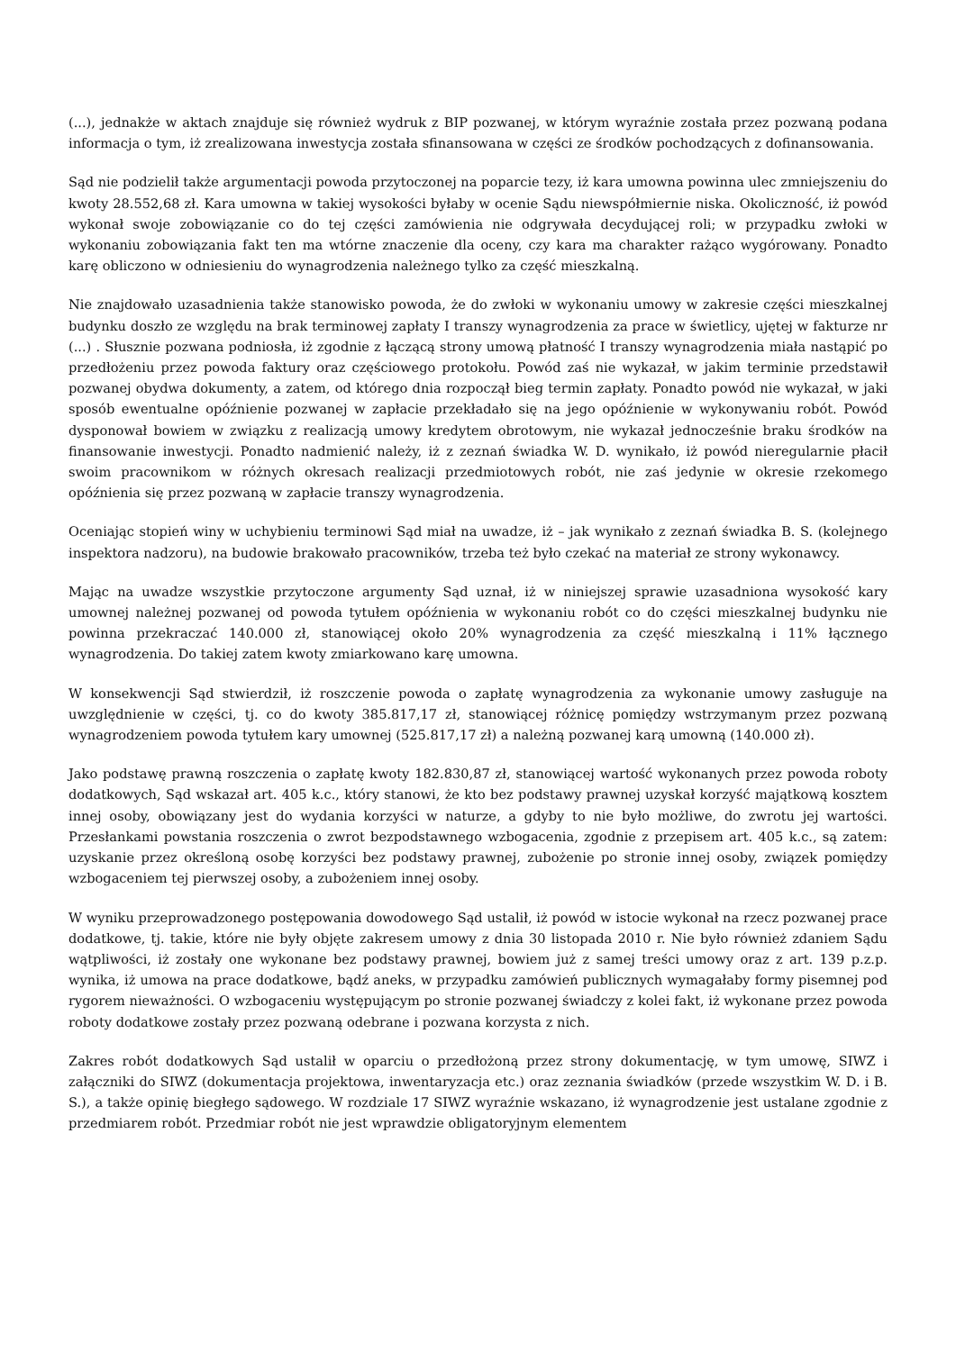(...), jednakże w aktach znajduje się również wydruk z BIP pozwanej, w którym wyraźnie została przez pozwaną podana informacja o tym, iż zrealizowana inwestycja została sfinansowana w części ze środków pochodzących z dofinansowania.
Sąd nie podzielił także argumentacji powoda przytoczonej na poparcie tezy, iż kara umowna powinna ulec zmniejszeniu do kwoty 28.552,68 zł. Kara umowna w takiej wysokości byłaby w ocenie Sądu niewspółmiernie niska. Okoliczność, iż powód wykonał swoje zobowiązanie co do tej części zamówienia nie odgrywała decydującej roli; w przypadku zwłoki w wykonaniu zobowiązania fakt ten ma wtórne znaczenie dla oceny, czy kara ma charakter rażąco wygórowany. Ponadto karę obliczono w odniesieniu do wynagrodzenia należnego tylko za część mieszkalną.
Nie znajdowało uzasadnienia także stanowisko powoda, że do zwłoki w wykonaniu umowy w zakresie części mieszkalnej budynku doszło ze względu na brak terminowej zapłaty I transzy wynagrodzenia za prace w świetlicy, ujętej w fakturze nr (...) . Słusznie pozwana podniosła, iż zgodnie z łączącą strony umową płatność I transzy wynagrodzenia miała nastąpić po przedłożeniu przez powoda faktury oraz częściowego protokołu. Powód zaś nie wykazał, w jakim terminie przedstawił pozwanej obydwa dokumenty, a zatem, od którego dnia rozpoczął bieg termin zapłaty. Ponadto powód nie wykazał, w jaki sposób ewentualne opóźnienie pozwanej w zapłacie przekładało się na jego opóźnienie w wykonywaniu robót. Powód dysponował bowiem w związku z realizacją umowy kredytem obrotowym, nie wykazał jednocześnie braku środków na finansowanie inwestycji. Ponadto nadmienić należy, iż z zeznań świadka W. D. wynikało, iż powód nieregularnie płacił swoim pracownikom w różnych okresach realizacji przedmiotowych robót, nie zaś jedynie w okresie rzekomego opóźnienia się przez pozwaną w zapłacie transzy wynagrodzenia.
Oceniając stopień winy w uchybieniu terminowi Sąd miał na uwadze, iż – jak wynikało z zeznań świadka B. S. (kolejnego inspektora nadzoru), na budowie brakowało pracowników, trzeba też było czekać na materiał ze strony wykonawcy.
Mając na uwadze wszystkie przytoczone argumenty Sąd uznał, iż w niniejszej sprawie uzasadniona wysokość kary umownej należnej pozwanej od powoda tytułem opóźnienia w wykonaniu robót co do części mieszkalnej budynku nie powinna przekraczać 140.000 zł, stanowiącej około 20% wynagrodzenia za część mieszkalną i 11% łącznego wynagrodzenia. Do takiej zatem kwoty zmiarkowano karę umowna.
W konsekwencji Sąd stwierdził, iż roszczenie powoda o zapłatę wynagrodzenia za wykonanie umowy zasługuje na uwzględnienie w części, tj. co do kwoty 385.817,17 zł, stanowiącej różnicę pomiędzy wstrzymanym przez pozwaną wynagrodzeniem powoda tytułem kary umownej (525.817,17 zł) a należną pozwanej karą umowną (140.000 zł).
Jako podstawę prawną roszczenia o zapłatę kwoty 182.830,87 zł, stanowiącej wartość wykonanych przez powoda roboty dodatkowych, Sąd wskazał art. 405 k.c., który stanowi, że kto bez podstawy prawnej uzyskał korzyść majątkową kosztem innej osoby, obowiązany jest do wydania korzyści w naturze, a gdyby to nie było możliwe, do zwrotu jej wartości. Przesłankami powstania roszczenia o zwrot bezpodstawnego wzbogacenia, zgodnie z przepisem art. 405 k.c., są zatem: uzyskanie przez określoną osobę korzyści bez podstawy prawnej, zubożenie po stronie innej osoby, związek pomiędzy wzbogaceniem tej pierwszej osoby, a zubożeniem innej osoby.
W wyniku przeprowadzonego postępowania dowodowego Sąd ustalił, iż powód w istocie wykonał na rzecz pozwanej prace dodatkowe, tj. takie, które nie były objęte zakresem umowy z dnia 30 listopada 2010 r. Nie było również zdaniem Sądu wątpliwości, iż zostały one wykonane bez podstawy prawnej, bowiem już z samej treści umowy oraz z art. 139 p.z.p. wynika, iż umowa na prace dodatkowe, bądź aneks, w przypadku zamówień publicznych wymagałaby formy pisemnej pod rygorem nieważności. O wzbogaceniu występującym po stronie pozwanej świadczy z kolei fakt, iż wykonane przez powoda roboty dodatkowe zostały przez pozwaną odebrane i pozwana korzysta z nich.
Zakres robót dodatkowych Sąd ustalił w oparciu o przedłożoną przez strony dokumentację, w tym umowę, SIWZ i załączniki do SIWZ (dokumentacja projektowa, inwentaryzacja etc.) oraz zeznania świadków (przede wszystkim W. D. i B. S.), a także opinię biegłego sądowego. W rozdziale 17 SIWZ wyraźnie wskazano, iż wynagrodzenie jest ustalane zgodnie z przedmiarem robót. Przedmiar robót nie jest wprawdzie obligatoryjnym elementem